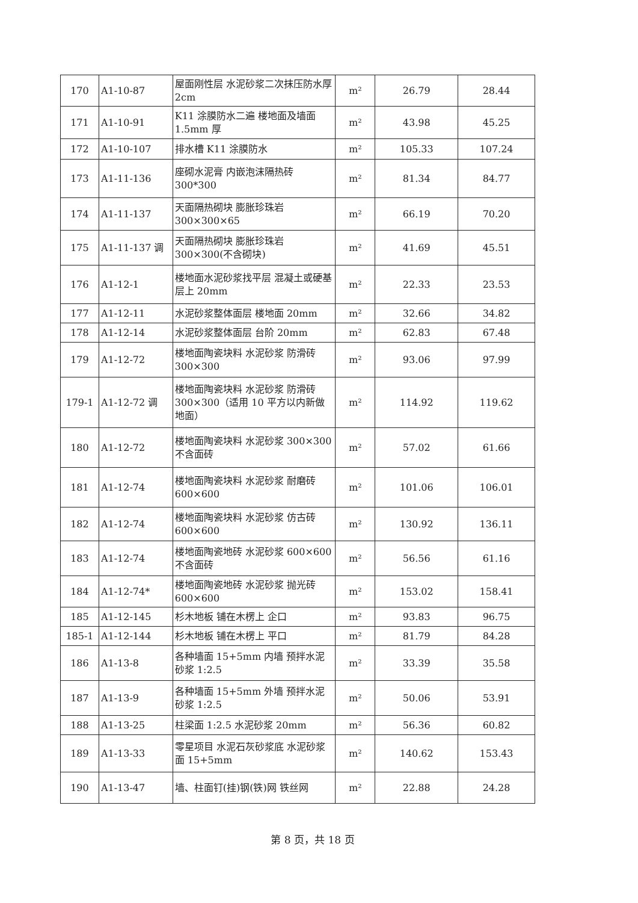| 170 | A1-10-87 | 屋面刚性层 水泥砂浆二次抹压防水厚 2cm | m² | 26.79 | 28.44 |
| 171 | A1-10-91 | K11 涂膜防水二遍 楼地面及墙面 1.5mm 厚 | m² | 43.98 | 45.25 |
| 172 | A1-10-107 | 排水槽 K11 涂膜防水 | m² | 105.33 | 107.24 |
| 173 | A1-11-136 | 座砌水泥膏 内嵌泡沫隔热砖 300*300 | m² | 81.34 | 84.77 |
| 174 | A1-11-137 | 天面隔热砌块 膨胀珍珠岩 300×300×65 | m² | 66.19 | 70.20 |
| 175 | A1-11-137 调 | 天面隔热砌块 膨胀珍珠岩 300×300(不含砌块) | m² | 41.69 | 45.51 |
| 176 | A1-12-1 | 楼地面水泥砂浆找平层 混凝土或硬基层上 20mm | m² | 22.33 | 23.53 |
| 177 | A1-12-11 | 水泥砂浆整体面层 楼地面 20mm | m² | 32.66 | 34.82 |
| 178 | A1-12-14 | 水泥砂浆整体面层 台阶 20mm | m² | 62.83 | 67.48 |
| 179 | A1-12-72 | 楼地面陶瓷块料 水泥砂浆 防滑砖 300×300 | m² | 93.06 | 97.99 |
| 179-1 | A1-12-72 调 | 楼地面陶瓷块料 水泥砂浆 防滑砖 300×300（适用 10 平方以内新做地面） | m² | 114.92 | 119.62 |
| 180 | A1-12-72 | 楼地面陶瓷块料 水泥砂浆 300×300 不含面砖 | m² | 57.02 | 61.66 |
| 181 | A1-12-74 | 楼地面陶瓷块料 水泥砂浆 耐磨砖 600×600 | m² | 101.06 | 106.01 |
| 182 | A1-12-74 | 楼地面陶瓷块料 水泥砂浆 仿古砖 600×600 | m² | 130.92 | 136.11 |
| 183 | A1-12-74 | 楼地面陶瓷地砖 水泥砂浆 600×600 不含面砖 | m² | 56.56 | 61.16 |
| 184 | A1-12-74* | 楼地面陶瓷地砖 水泥砂浆 抛光砖 600×600 | m² | 153.02 | 158.41 |
| 185 | A1-12-145 | 杉木地板 铺在木楞上 企口 | m² | 93.83 | 96.75 |
| 185-1 | A1-12-144 | 杉木地板 铺在木楞上 平口 | m² | 81.79 | 84.28 |
| 186 | A1-13-8 | 各种墙面 15+5mm 内墙 预拌水泥砂浆 1:2.5 | m² | 33.39 | 35.58 |
| 187 | A1-13-9 | 各种墙面 15+5mm 外墙 预拌水泥砂浆 1:2.5 | m² | 50.06 | 53.91 |
| 188 | A1-13-25 | 柱梁面 1:2.5 水泥砂浆 20mm | m² | 56.36 | 60.82 |
| 189 | A1-13-33 | 零星项目 水泥石灰砂浆底 水泥砂浆面 15+5mm | m² | 140.62 | 153.43 |
| 190 | A1-13-47 | 墙、柱面钉(挂)钢(铁)网 铁丝网 | m² | 22.88 | 24.28 |
第 8 页，共 18 页